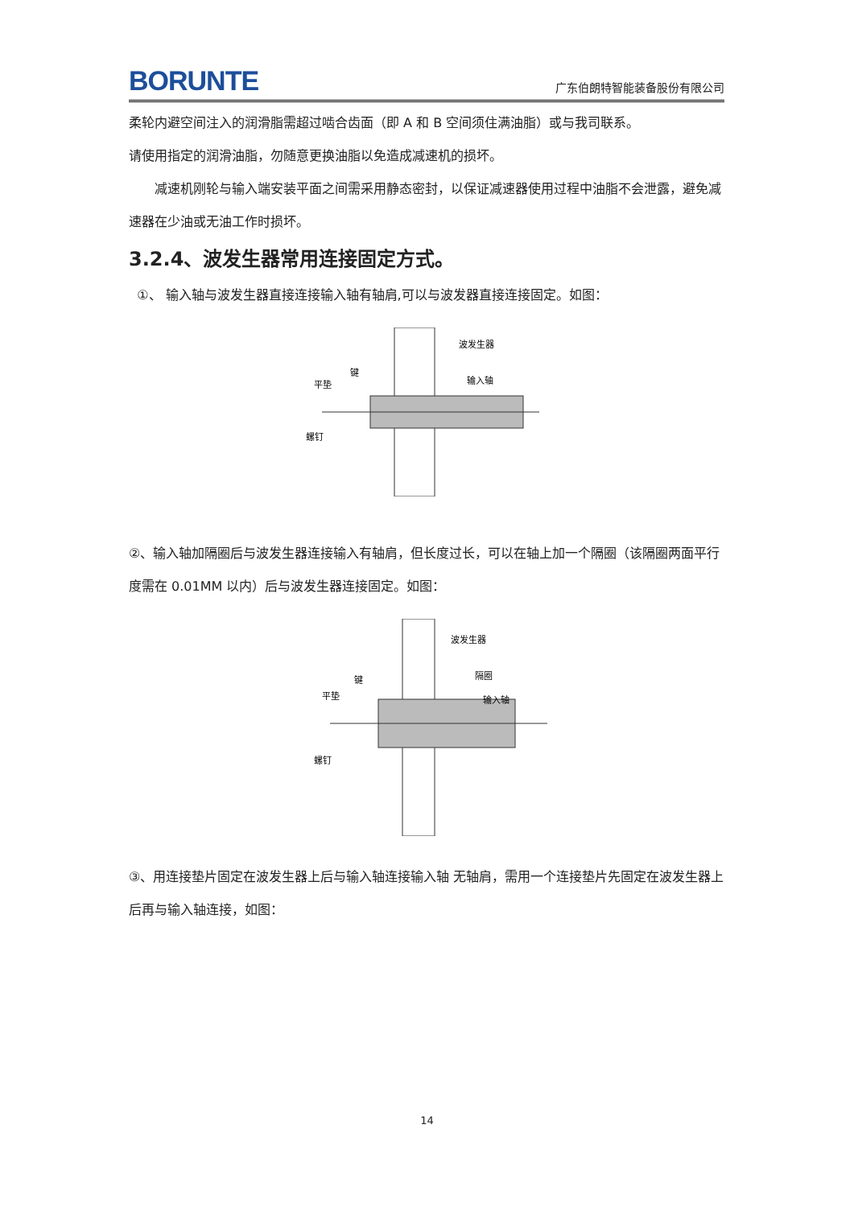BORUNTE
广东伯朗特智能装备股份有限公司
柔轮内避空间注入的润滑脂需超过啮合齿面（即 A 和 B 空间须住满油脂）或与我司联系。
请使用指定的润滑油脂，勿随意更换油脂以免造成减速机的损坏。
减速机刚轮与输入端安装平面之间需采用静态密封，以保证减速器使用过程中油脂不会泄露，避免减速器在少油或无油工作时损坏。
3.2.4、波发生器常用连接固定方式。
①、 输入轴与波发生器直接连接输入轴有轴肩,可以与波发器直接连接固定。如图：
波发生器
键
平垫
输入轴
螺钉
②、输入轴加隔圈后与波发生器连接输入有轴肩，但长度过长，可以在轴上加一个隔圈（该隔圈两面平行度需在 0.01MM 以内）后与波发生器连接固定。如图：
波发生器
隔圈
键
平垫
输入轴
螺钉
③、用连接垫片固定在波发生器上后与输入轴连接输入轴 无轴肩，需用一个连接垫片先固定在波发生器上后再与输入轴连接，如图：
14